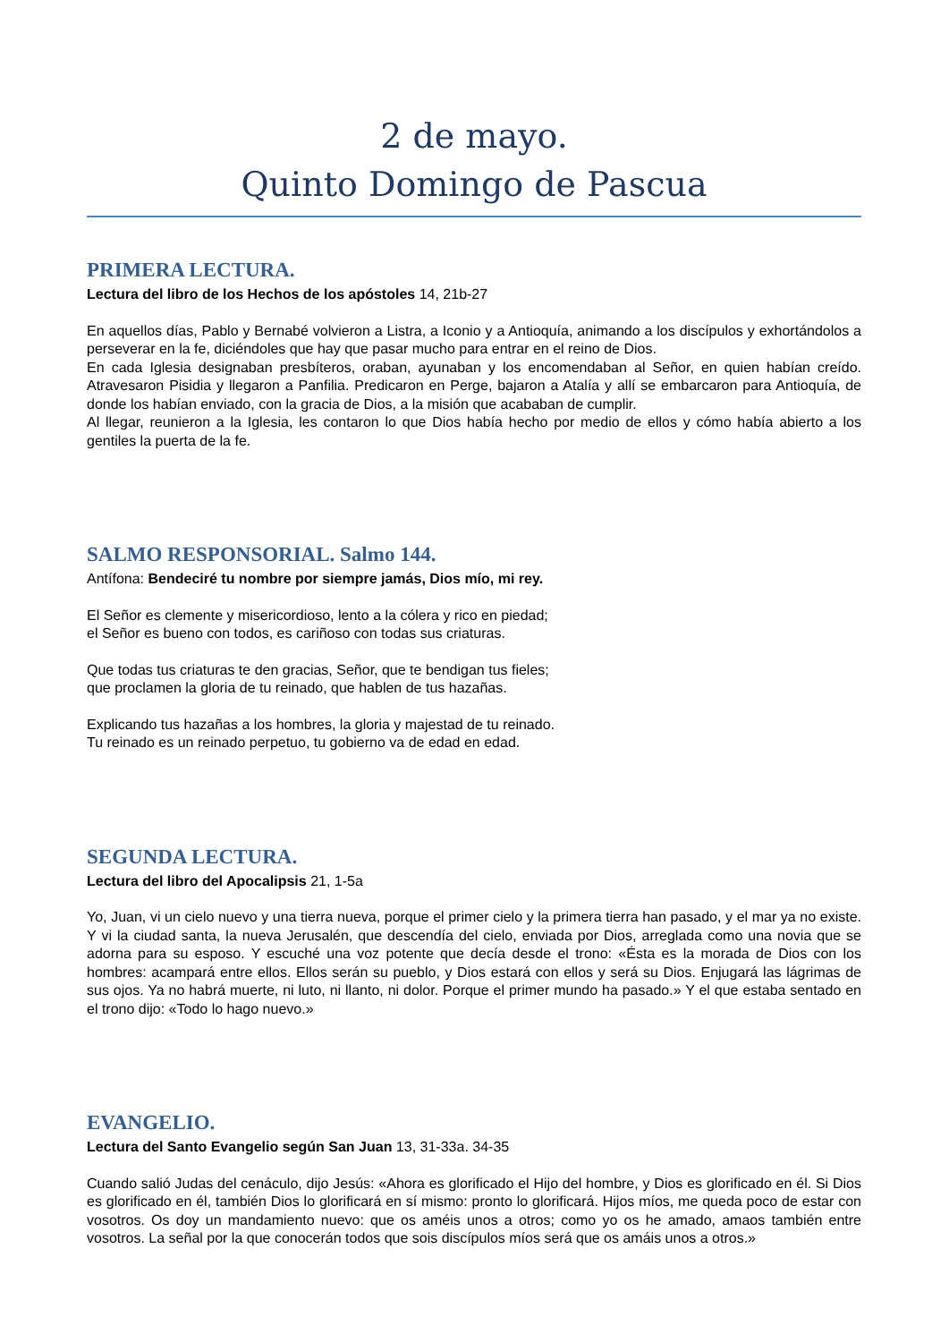2 de mayo.
Quinto Domingo de Pascua
PRIMERA LECTURA.
Lectura del libro de los Hechos de los apóstoles 14, 21b-27
En aquellos días, Pablo y Bernabé volvieron a Listra, a Iconio y a Antioquía, animando a los discípulos y exhortándolos a perseverar en la fe, diciéndoles que hay que pasar mucho para entrar en el reino de Dios.
En cada Iglesia designaban presbíteros, oraban, ayunaban y los encomendaban al Señor, en quien habían creído. Atravesaron Pisidia y llegaron a Panfilia. Predicaron en Perge, bajaron a Atalía y allí se embarcaron para Antioquía, de donde los habían enviado, con la gracia de Dios, a la misión que acababan de cumplir.
Al llegar, reunieron a la Iglesia, les contaron lo que Dios había hecho por medio de ellos y cómo había abierto a los gentiles la puerta de la fe.
SALMO RESPONSORIAL. Salmo 144.
Antífona: Bendeciré tu nombre por siempre jamás, Dios mío, mi rey.
El Señor es clemente y misericordioso, lento a la cólera y rico en piedad;
el Señor es bueno con todos, es cariñoso con todas sus criaturas.
Que todas tus criaturas te den gracias, Señor, que te bendigan tus fieles;
que proclamen la gloria de tu reinado, que hablen de tus hazañas.
Explicando tus hazañas a los hombres, la gloria y majestad de tu reinado.
Tu reinado es un reinado perpetuo, tu gobierno va de edad en edad.
SEGUNDA LECTURA.
Lectura del libro del Apocalipsis 21, 1-5a
Yo, Juan, vi un cielo nuevo y una tierra nueva, porque el primer cielo y la primera tierra han pasado, y el mar ya no existe. Y vi la ciudad santa, la nueva Jerusalén, que descendía del cielo, enviada por Dios, arreglada como una novia que se adorna para su esposo. Y escuché una voz potente que decía desde el trono: «Ésta es la morada de Dios con los hombres: acampará entre ellos. Ellos serán su pueblo, y Dios estará con ellos y será su Dios. Enjugará las lágrimas de sus ojos. Ya no habrá muerte, ni luto, ni llanto, ni dolor. Porque el primer mundo ha pasado.» Y el que estaba sentado en el trono dijo: «Todo lo hago nuevo.»
EVANGELIO.
Lectura del Santo Evangelio según San Juan 13, 31-33a. 34-35
Cuando salió Judas del cenáculo, dijo Jesús: «Ahora es glorificado el Hijo del hombre, y Dios es glorificado en él. Si Dios es glorificado en él, también Dios lo glorificará en sí mismo: pronto lo glorificará. Hijos míos, me queda poco de estar con vosotros. Os doy un mandamiento nuevo: que os améis unos a otros; como yo os he amado, amaos también entre vosotros. La señal por la que conocerán todos que sois discípulos míos será que os amáis unos a otros.»